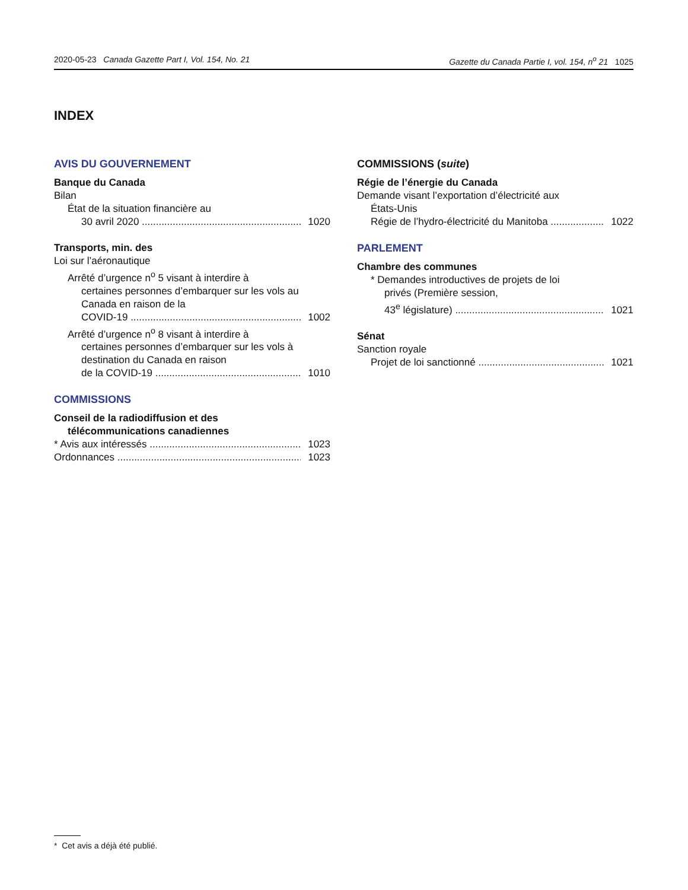2020-05-23 Canada Gazette Part I, Vol. 154, No. 21 Gazette du Canada Partie I, vol. 154, n<sup>o</sup> 21 1025
INDEX
AVIS DU GOUVERNEMENT
Banque du Canada
Bilan
État de la situation financière au
30 avril 2020 1020
Transports, min. des
Loi sur l’aéronautique
Arrêté d’urgence n<sup>o</sup> 5 visant à interdire à
certaines personnes d’embarquer sur les vols au Canada en raison de la
COVID-19 1002
Arrêté d’urgence n<sup>o</sup> 8 visant à interdire à
certaines personnes d’embarquer sur les vols à destination du Canada en raison
de la COVID-19 1010
COMMISSIONS
Conseil de la radiodiffusion et des
télécommunications canadiennes
* Avis aux intéressés 1023
Ordonnances 1023
COMMISSIONS (suite)
Régie de l’énergie du Canada
Demande visant l’exportation d’électricité aux
États-Unis
Régie de l’hydro-électricité du Manitoba 1022
PARLEMENT
Chambre des communes
* Demandes introductives de projets de loi
privés (Première session,
43<sup>e</sup> législature) 1021
Sénat
Sanction royale
Projet de loi sanctionné 1021
* Cet avis a déjà été publié.